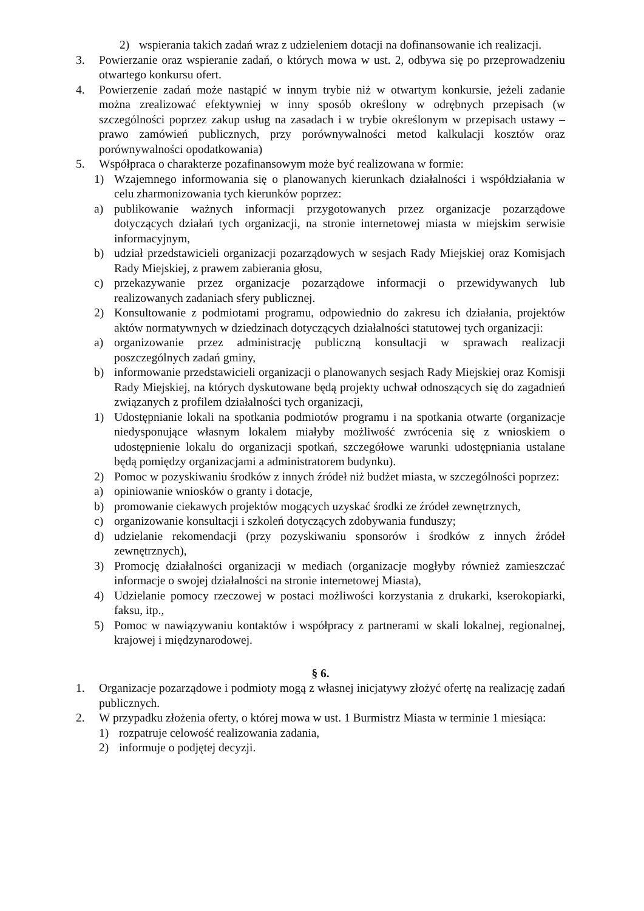2) wspierania takich zadań wraz z udzieleniem dotacji na dofinansowanie ich realizacji.
3. Powierzanie oraz wspieranie zadań, o których mowa w ust. 2, odbywa się po przeprowadzeniu otwartego konkursu ofert.
4. Powierzenie zadań może nastąpić w innym trybie niż w otwartym konkursie, jeżeli zadanie można zrealizować efektywniej w inny sposób określony w odrębnych przepisach (w szczególności poprzez zakup usług na zasadach i w trybie określonym w przepisach ustawy – prawo zamówień publicznych, przy porównywalności metod kalkulacji kosztów oraz porównywalności opodatkowania)
5. Współpraca o charakterze pozafinansowym może być realizowana w formie:
1) Wzajemnego informowania się o planowanych kierunkach działalności i współdziałania w celu zharmonizowania tych kierunków poprzez:
a) publikowanie ważnych informacji przygotowanych przez organizacje pozarządowe dotyczących działań tych organizacji, na stronie internetowej miasta w miejskim serwisie informacyjnym,
b) udział przedstawicieli organizacji pozarządowych w sesjach Rady Miejskiej oraz Komisjach Rady Miejskiej, z prawem zabierania głosu,
c) przekazywanie przez organizacje pozarządowe informacji o przewidywanych lub realizowanych zadaniach sfery publicznej.
2) Konsultowanie z podmiotami programu, odpowiednio do zakresu ich działania, projektów aktów normatywnych w dziedzinach dotyczących działalności statutowej tych organizacji:
a) organizowanie przez administrację publiczną konsultacji w sprawach realizacji poszczególnych zadań gminy,
b) informowanie przedstawicieli organizacji o planowanych sesjach Rady Miejskiej oraz Komisji Rady Miejskiej, na których dyskutowane będą projekty uchwał odnoszących się do zagadnień związanych z profilem działalności tych organizacji,
1) Udostępnianie lokali na spotkania podmiotów programu i na spotkania otwarte (organizacje niedysponujące własnym lokalem miałyby możliwość zwrócenia się z wnioskiem o udostępnienie lokalu do organizacji spotkań, szczegółowe warunki udostępniania ustalane będą pomiędzy organizacjami a administratorem budynku).
2) Pomoc w pozyskiwaniu środków z innych źródeł niż budżet miasta, w szczególności poprzez:
a) opiniowanie wniosków o granty i dotacje,
b) promowanie ciekawych projektów mogących uzyskać środki ze źródeł zewnętrznych,
c) organizowanie konsultacji i szkoleń dotyczących zdobywania funduszy;
d) udzielanie rekomendacji (przy pozyskiwaniu sponsorów i środków z innych źródeł zewnętrznych),
3) Promocję działalności organizacji w mediach (organizacje mogłyby również zamieszczać informacje o swojej działalności na stronie internetowej Miasta),
4) Udzielanie pomocy rzeczowej w postaci możliwości korzystania z drukarki, kserokopiarki, faksu, itp.,
5) Pomoc w nawiązywaniu kontaktów i współpracy z partnerami w skali lokalnej, regionalnej, krajowej i międzynarodowej.
§ 6.
1. Organizacje pozarządowe i podmioty mogą z własnej inicjatywy złożyć ofertę na realizację zadań publicznych.
2. W przypadku złożenia oferty, o której mowa w ust. 1 Burmistrz Miasta w terminie 1 miesiąca:
1) rozpatruje celowość realizowania zadania,
2) informuje o podjętej decyzji.